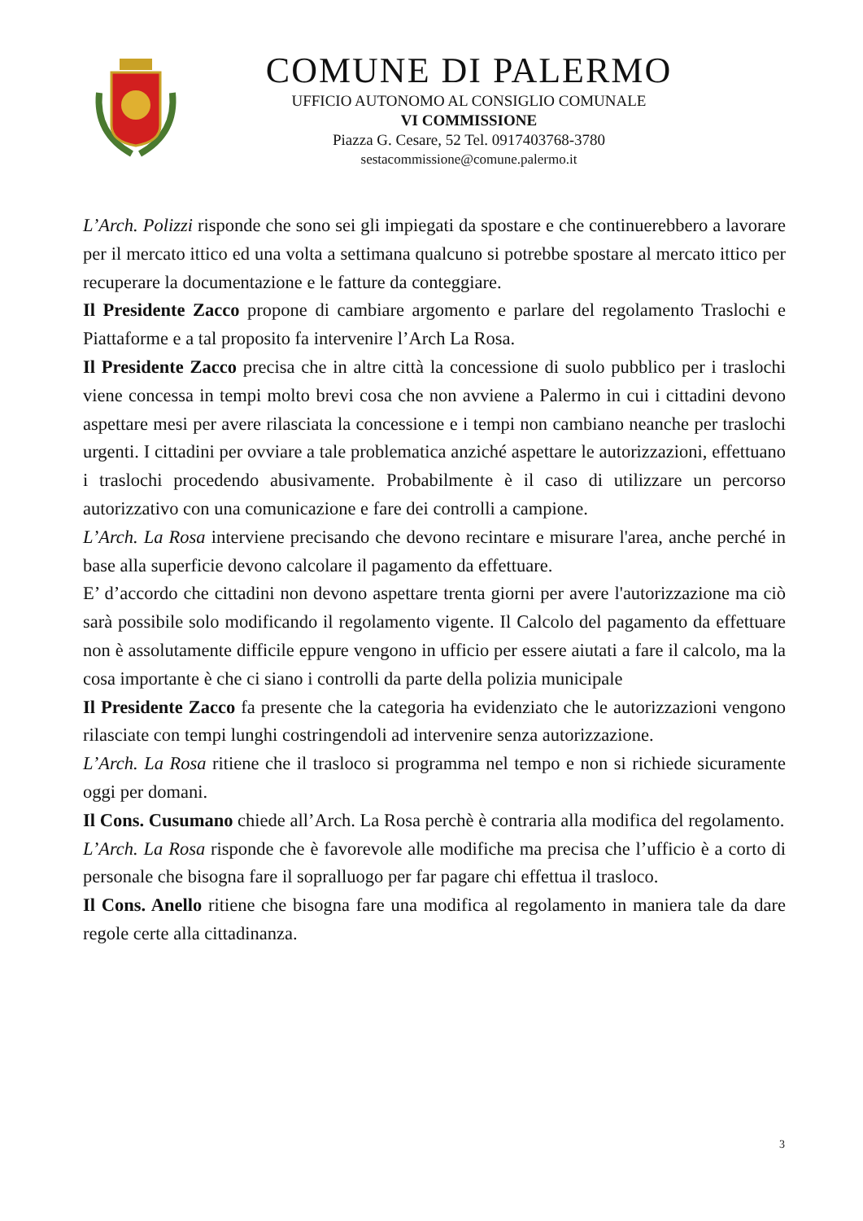COMUNE DI PALERMO
UFFICIO AUTONOMO AL CONSIGLIO COMUNALE
VI COMMISSIONE
Piazza G. Cesare, 52 Tel. 0917403768-3780
sestacommissione@comune.palermo.it
L’Arch. Polizzi risponde che sono sei gli impiegati da spostare e che continuerebbero a lavorare per il mercato ittico ed una volta a settimana qualcuno si potrebbe spostare al mercato ittico per recuperare la documentazione e le fatture da conteggiare.
Il Presidente Zacco propone di cambiare argomento e parlare del regolamento Traslochi e Piattaforme e a tal proposito fa intervenire l’Arch La Rosa.
Il Presidente Zacco precisa che in altre città la concessione di suolo pubblico per i traslochi viene concessa in tempi molto brevi cosa che non avviene a Palermo in cui i cittadini devono aspettare mesi per avere rilasciata la concessione e i tempi non cambiano neanche per traslochi urgenti. I cittadini per ovviare a tale problematica anziché aspettare le autorizzazioni, effettuano i traslochi procedendo abusivamente. Probabilmente è il caso di utilizzare un percorso autorizzativo con una comunicazione e fare dei controlli a campione.
L’Arch. La Rosa interviene precisando che devono recintare e misurare l'area, anche perché in base alla superficie devono calcolare il pagamento da effettuare.
E’ d’accordo che cittadini non devono aspettare trenta giorni per avere l'autorizzazione ma ciò sarà possibile solo modificando il regolamento vigente. Il Calcolo del pagamento da effettuare non è assolutamente difficile eppure vengono in ufficio per essere aiutati a fare il calcolo, ma la cosa importante è che ci siano i controlli da parte della polizia municipale
Il Presidente Zacco fa presente che la categoria ha evidenziato che le autorizzazioni vengono rilasciate con tempi lunghi costringendoli ad intervenire senza autorizzazione.
L’Arch. La Rosa ritiene che il trasloco si programma nel tempo e non si richiede sicuramente oggi per domani.
Il Cons. Cusumano chiede all’Arch. La Rosa perchè è contraria alla modifica del regolamento.
L’Arch. La Rosa risponde che è favorevole alle modifiche ma precisa che l’ufficio è a corto di personale che bisogna fare il sopralluogo per far pagare chi effettua il trasloco.
Il Cons. Anello ritiene che bisogna fare una modifica al regolamento in maniera tale da dare regole certe alla cittadinanza.
3